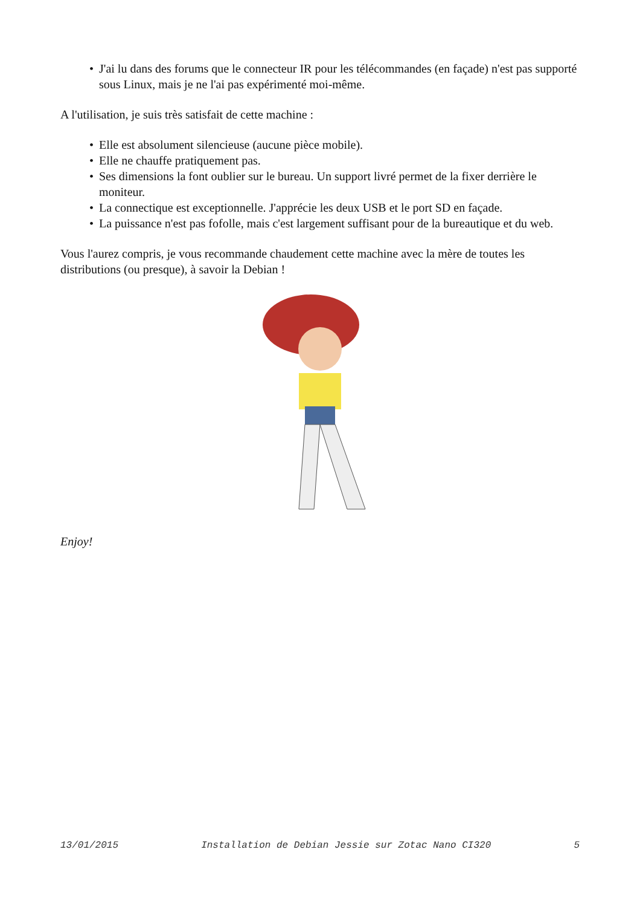• J'ai lu dans des forums que le connecteur IR pour les télécommandes (en façade) n'est pas supporté sous Linux, mais je ne l'ai pas expérimenté moi-même.
A l'utilisation, je suis très satisfait de cette machine :
• Elle est absolument silencieuse (aucune pièce mobile).
• Elle ne chauffe pratiquement pas.
• Ses dimensions la font oublier sur le bureau. Un support livré permet de la fixer derrière le moniteur.
• La connectique est exceptionnelle. J'apprécie les deux USB et le port SD en façade.
• La puissance n'est pas fofolle, mais c'est largement suffisant pour de la bureautique et du web.
Vous l'aurez compris, je vous recommande chaudement cette machine avec la mère de toutes les distributions (ou presque), à savoir la Debian !
Enjoy!
13/01/2015 Installation de Debian Jessie sur Zotac Nano CI320 5